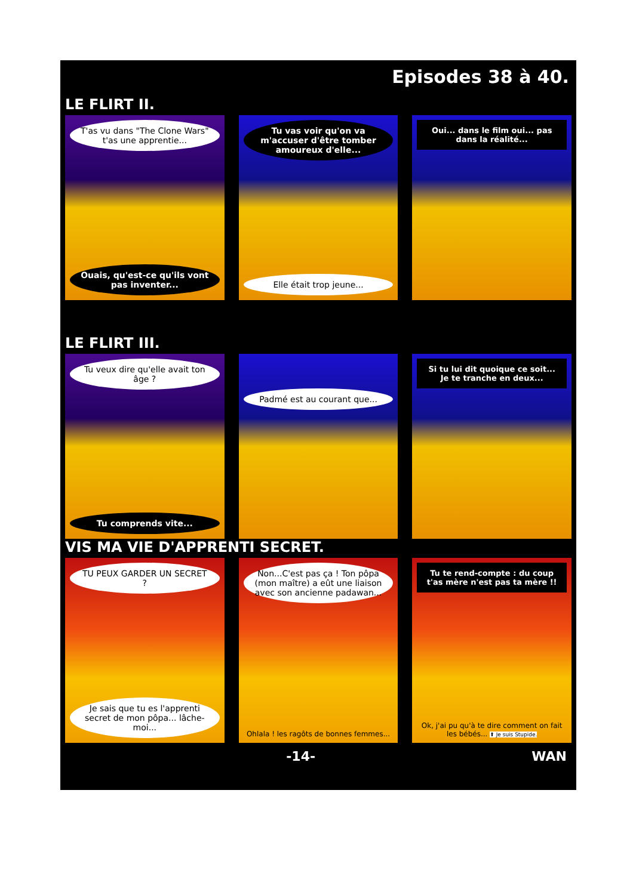Episodes 38 à 40.
LE FLIRT II.
T'as vu dans "The Clone Wars" t'as une apprentie...
Ouais, qu'est-ce qu'ils vont pas inventer...
Tu vas voir qu'on va m'accuser d'être tomber amoureux d'elle...
Elle était trop jeune...
Oui... dans le film oui... pas dans la réalité...
LE FLIRT III.
Tu veux dire qu'elle avait ton âge ?
Tu comprends vite...
Padmé est au courant que...
Si tu lui dit quoique ce soit... Je te tranche en deux...
VIS MA VIE D'APPRENTI SECRET.
TU PEUX GARDER UN SECRET ?
Je sais que tu es l'apprenti secret de mon pôpa... lâche-moi...
Non...C'est pas ça ! Ton pôpa (mon maître) a eût une liaison avec son ancienne padawan...
Ohlala ! les ragôts de bonnes femmes...
Tu te rend-compte : du coup t'as mère n'est pas ta mère !!
Ok, j'ai pu qu'à te dire comment on fait les bébés... ⬆ Je suis Stupide.
-14- WAN